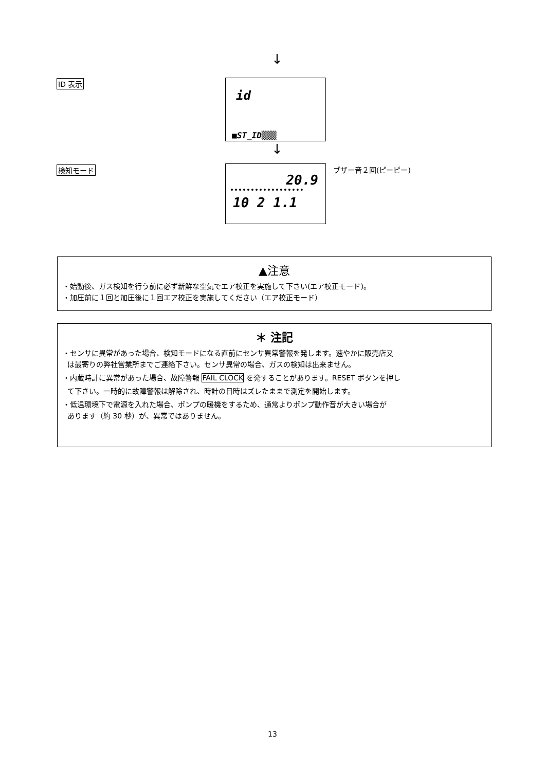↓
ID 表示
id
■ST_ID▒▒▒
↓
検知モード
20.9
10 2 1.1
ブザー音２回(ピーピー)
▲注意
・始動後、ガス検知を行う前に必ず新鮮な空気でエア校正を実施して下さい(エア校正モード)。
・加圧前に１回と加圧後に１回エア校正を実施してください（エア校正モード）
＊ 注記
・センサに異常があった場合、検知モードになる直前にセンサ異常警報を発します。速やかに販売店又
は最寄りの弊社営業所までご連絡下さい。センサ異常の場合、ガスの検知は出来ません。
・内蔵時計に異常があった場合、故障警報 FAIL CLOCK を発することがあります。RESET ボタンを押し
て下さい。一時的に故障警報は解除され、時計の日時はズレたままで測定を開始します。
・低温環境下で電源を入れた場合、ポンプの暖機をするため、通常よりポンプ動作音が大きい場合が
あります（約 30 秒）が、異常ではありません。
13